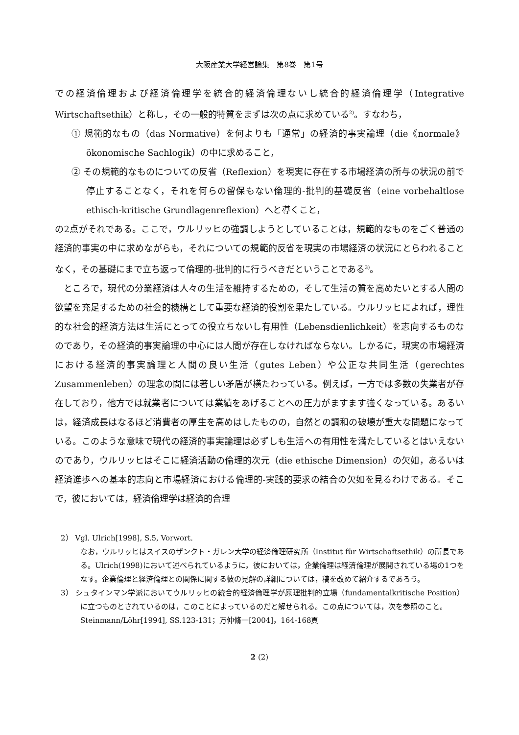大阪産業大学経営論集　第8巻　第1号
での経済倫理および経済倫理学を統合的経済倫理ないし統合的経済倫理学（Integrative Wirtschaftsethik）と称し，その一般的特質をまずは次の点に求めている<sup>2)</sup>。すなわち，
① 規範的なもの（das Normative）を何よりも「通常」の経済的事実論理（die《normale》ökonomische Sachlogik）の中に求めること，
② その規範的なものについての反省（Reflexion）を現実に存在する市場経済の所与の状況の前で停止することなく，それを何らの留保もない倫理的-批判的基礎反省（eine vorbehaltlose ethisch-kritische Grundlagenreflexion）へと導くこと，
の2点がそれである。ここで，ウルリッヒの強調しようとしていることは，規範的なものをごく普通の経済的事実の中に求めながらも，それについての規範的反省を現実の市場経済の状況にとらわれることなく，その基礎にまで立ち返って倫理的-批判的に行うべきだということである<sup>3)</sup>。
ところで，現代の分業経済は人々の生活を維持するための，そして生活の質を高めたいとする人間の欲望を充足するための社会的機構として重要な経済的役割を果たしている。ウルリッヒによれば，理性的な社会的経済方法は生活にとっての役立ちないし有用性（Lebensdienlichkeit）を志向するものなのであり，その経済的事実論理の中心には人間が存在しなければならない。しかるに，現実の市場経済における経済的事実論理と人間の良い生活（gutes Leben）や公正な共同生活（gerechtes Zusammenleben）の理念の間には著しい矛盾が横たわっている。例えば，一方では多数の失業者が存在しており，他方では就業者については業績をあげることへの圧力がますます強くなっている。あるいは，経済成長はなるほど消費者の厚生を高めはしたものの，自然との調和の破壊が重大な問題になっている。このような意味で現代の経済的事実論理は必ずしも生活への有用性を満たしているとはいえないのであり，ウルリッヒはそこに経済活動の倫理的次元（die ethische Dimension）の欠如，あるいは経済進歩への基本的志向と市場経済における倫理的-実践的要求の結合の欠如を見るわけである。そこで，彼においては，経済倫理学は経済的合理
2） Vgl. Ulrich[1998], S.5, Vorwort.
なお，ウルリッヒはスイスのザンクト・ガレン大学の経済倫理研究所（Institut für Wirtschaftsethik）の所長である。Ulrich(1998)において述べられているように，彼においては，企業倫理は経済倫理が展開されている場の1つをなす。企業倫理と経済倫理との関係に関する彼の見解の詳細については，稿を改めて紹介するであろう。
3） シュタインマン学派においてウルリッヒの統合的経済倫理学が原理批判的立場（fundamentalkritische Position）に立つものとされているのは，このことによっているのだと解せられる。この点については，次を参照のこと。
Steinmann/Löhr[1994], SS.123-131；万仲脩一[2004]，164-168頁
2 (2)